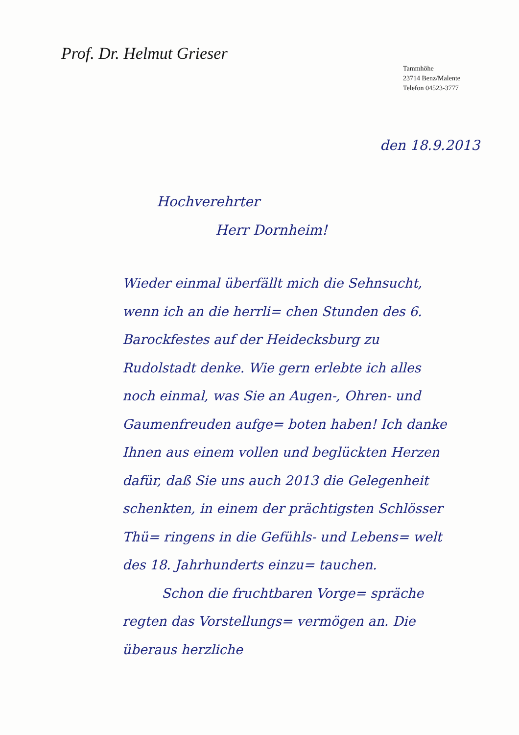Prof. Dr. Helmut Grieser
Tammhöhe
23714 Benz/Malente
Telefon 04523-3777
den 18.9.2013
Hochverehrter
Herr Dornheim!
Wieder einmal überfällt mich die Sehnsucht, wenn ich an die herrli= chen Stunden des 6. Barockfestes auf der Heidecksburg zu Rudolstadt denke. Wie gern erlebte ich alles noch einmal, was Sie an Augen-, Ohren- und Gaumenfreuden aufge= boten haben! Ich danke Ihnen aus einem vollen und beglückten Herzen dafür, daß Sie uns auch 2013 die Gelegenheit schenkten, in einem der prächtigsten Schlösser Thü= ringens in die Gefühls- und Lebens= welt des 18. Jahrhunderts einzu= tauchen.
Schon die fruchtbaren Vorge= spräche regten das Vorstellungs= vermögen an. Die überaus herzliche